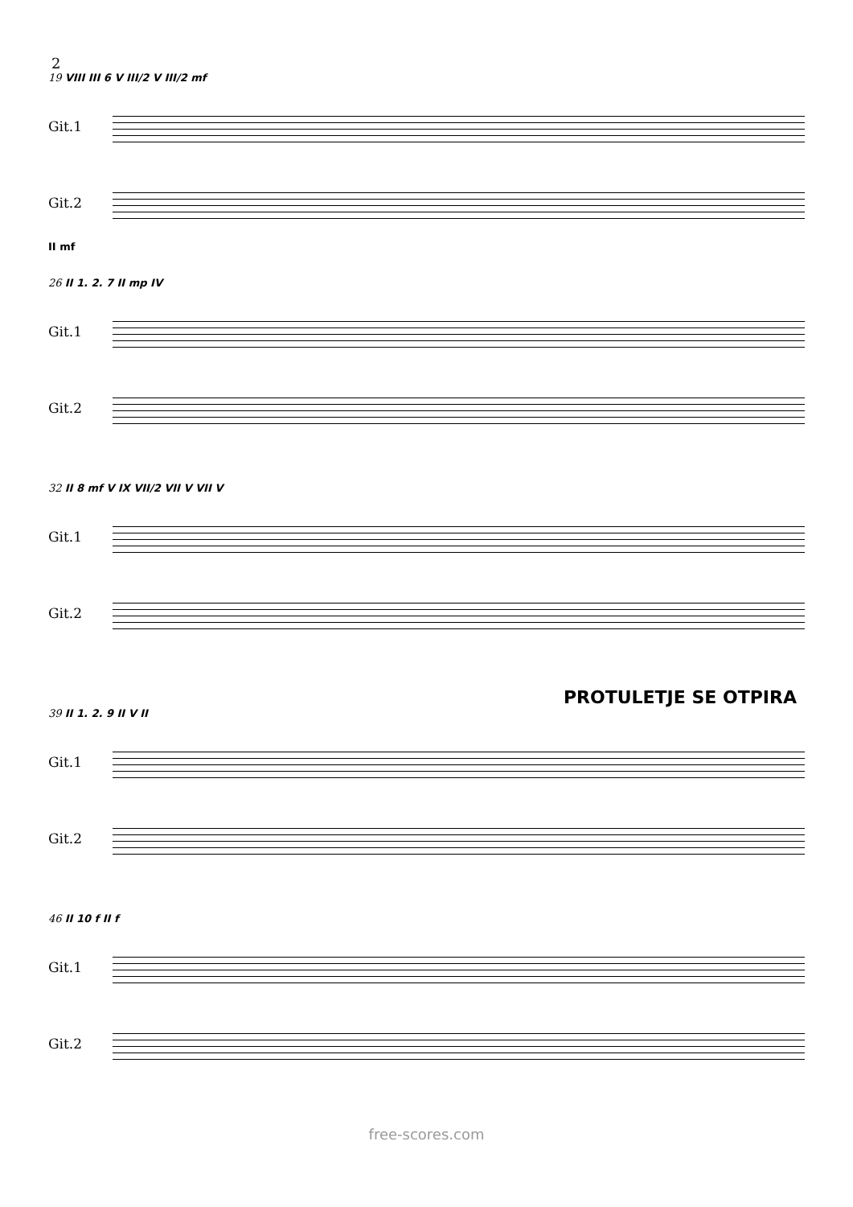2
19 VIII III 6 V III/2 V III/2 mf
Git.1
Git.2
II mf
26 II 1. 2. 7 II mp IV
Git.1
Git.2
32 II 8 mf V IX VII/2 VII V VII V
Git.1
Git.2
PROTULETJE SE OTPIRA
39 II 1. 2. 9 II V II
Git.1
Git.2
46 II 10 f II f
Git.1
Git.2
free-scores.com